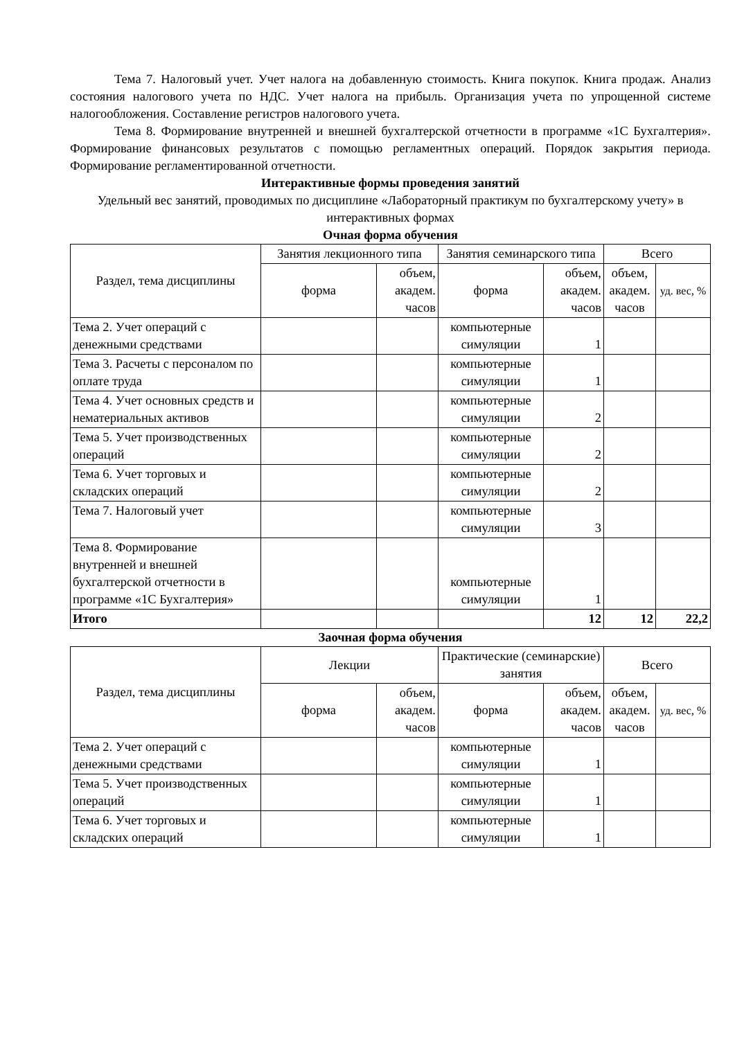Тема 7. Налоговый учет. Учет налога на добавленную стоимость. Книга покупок. Книга продаж. Анализ состояния налогового учета по НДС. Учет налога на прибыль. Организация учета по упрощенной системе налогообложения. Составление регистров налогового учета.
Тема 8. Формирование внутренней и внешней бухгалтерской отчетности в программе «1С Бухгалтерия». Формирование финансовых результатов с помощью регламентных операций. Порядок закрытия периода. Формирование регламентированной отчетности.
Интерактивные формы проведения занятий
Удельный вес занятий, проводимых по дисциплине «Лабораторный практикум по бухгалтерскому учету» в интерактивных формах
Очная форма обучения
| Раздел, тема дисциплины | Занятия лекционного типа | | Занятия семинарского типа | | Всего | |
| --- | --- | --- | --- | --- | --- | --- |
| | форма | объем, академ. часов | форма | объем, академ. часов | объем, академ. часов | уд. вес, % |
| Тема 2. Учет операций с денежными средствами | | | компьютерные симуляции | 1 | | |
| Тема 3. Расчеты с персоналом по оплате труда | | | компьютерные симуляции | 1 | | |
| Тема 4. Учет основных средств и нематериальных активов | | | компьютерные симуляции | 2 | | |
| Тема 5. Учет производственных операций | | | компьютерные симуляции | 2 | | |
| Тема 6. Учет торговых и складских операций | | | компьютерные симуляции | 2 | | |
| Тема 7. Налоговый учет | | | компьютерные симуляции | 3 | | |
| Тема 8. Формирование внутренней и внешней бухгалтерской отчетности в программе «1С Бухгалтерия» | | | компьютерные симуляции | 1 | | |
| Итого | | | | 12 | 12 | 22,2 |
Заочная форма обучения
| Раздел, тема дисциплины | Лекции | | Практические (семинарские) занятия | | Всего | |
| --- | --- | --- | --- | --- | --- | --- |
| | форма | объем, академ. часов | форма | объем, академ. часов | объем, академ. часов | уд. вес, % |
| Тема 2. Учет операций с денежными средствами | | | компьютерные симуляции | 1 | | |
| Тема 5. Учет производственных операций | | | компьютерные симуляции | 1 | | |
| Тема 6. Учет торговых и складских операций | | | компьютерные симуляции | 1 | | |